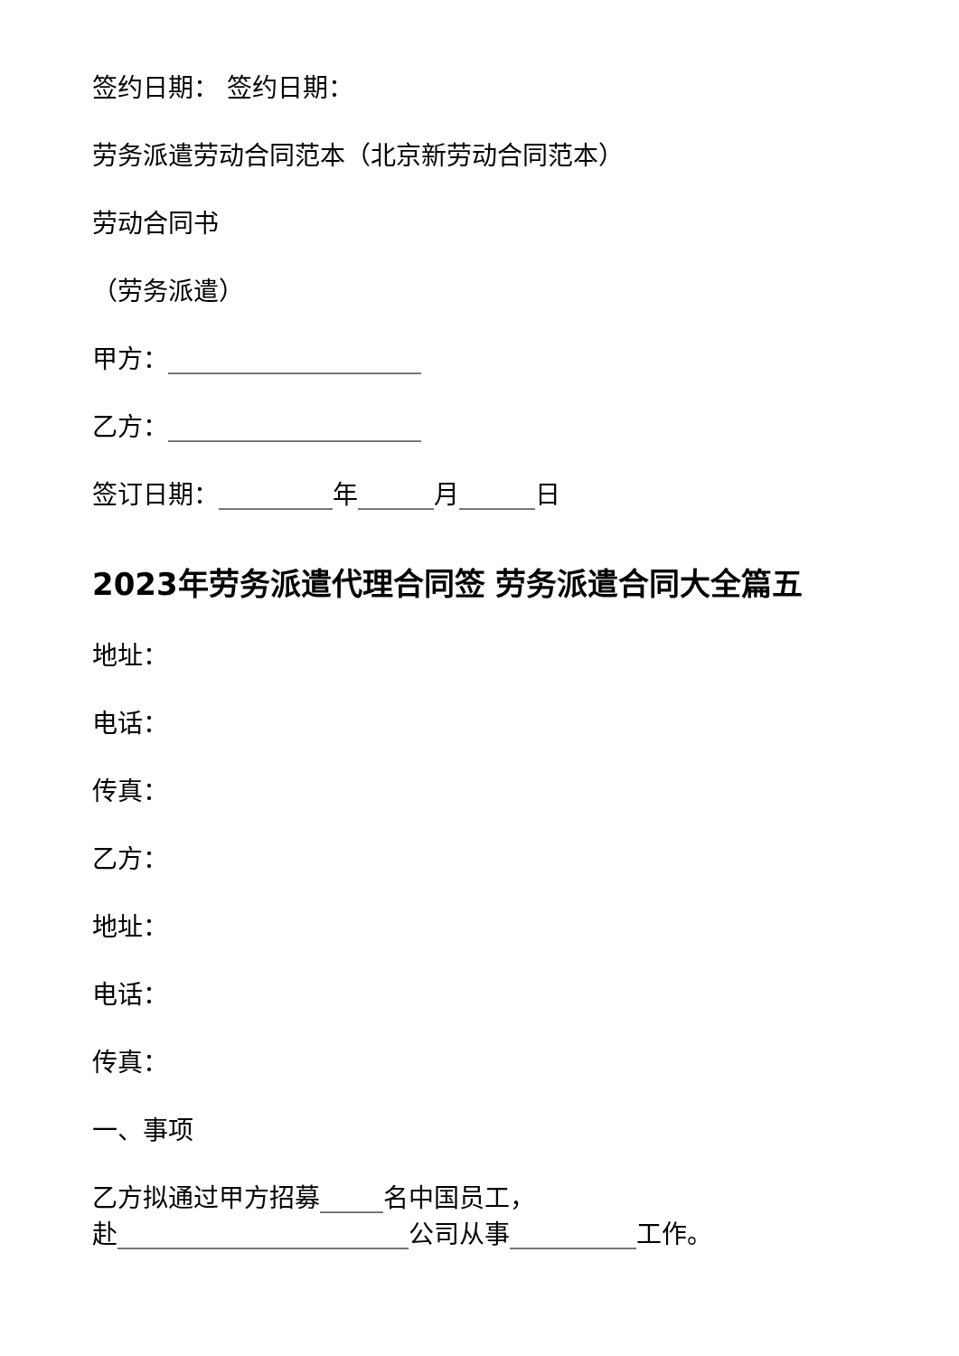签约日期： 签约日期：
劳务派遣劳动合同范本（北京新劳动合同范本）
劳动合同书
（劳务派遣）
甲方：____________________
乙方：____________________
签订日期：_________年______月______日
2023年劳务派遣代理合同签 劳务派遣合同大全篇五
地址：
电话：
传真：
乙方：
地址：
电话：
传真：
一、事项
乙方拟通过甲方招募_____名中国员工，
赴_______________________公司从事__________工作。